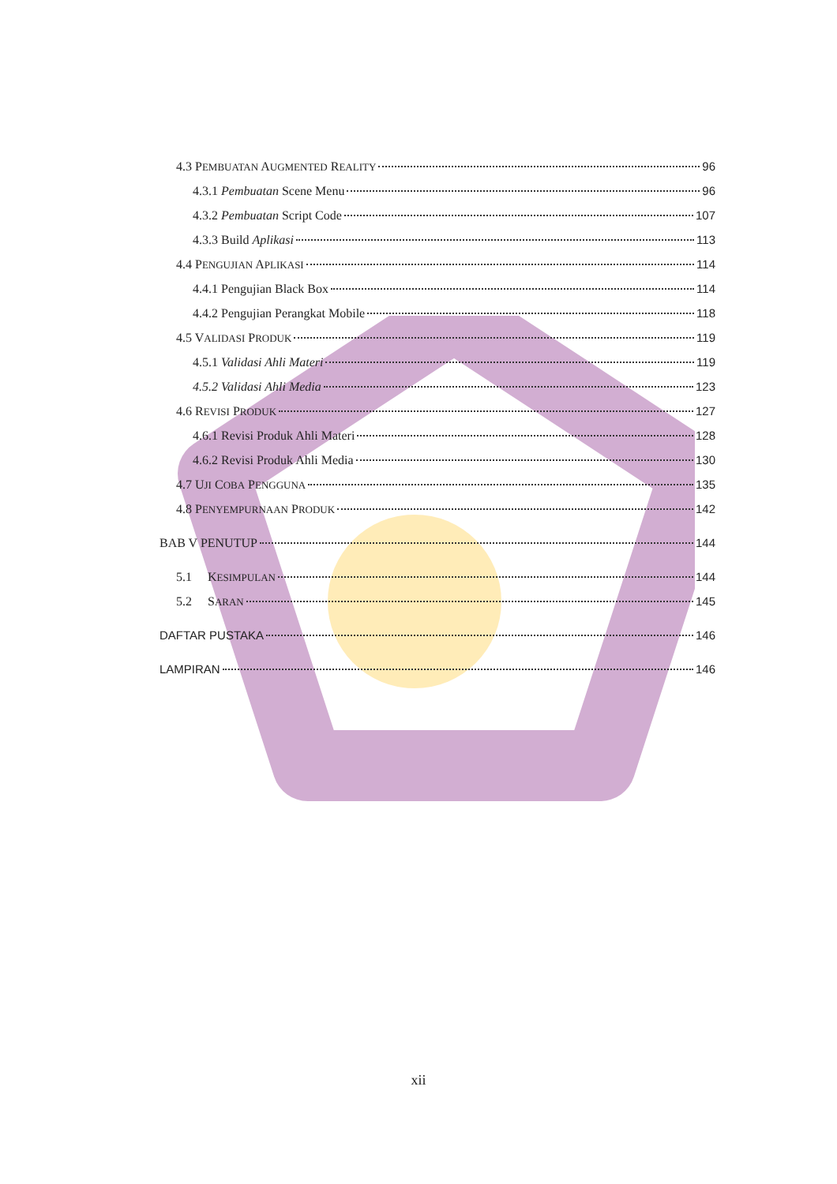4.3 PEMBUATAN AUGMENTED REALITY 96
4.3.1 Pembuatan Scene Menu 96
4.3.2 Pembuatan Script Code 107
4.3.3 Build Aplikasi 113
4.4 PENGUJIAN APLIKASI 114
4.4.1 Pengujian Black Box 114
4.4.2 Pengujian Perangkat Mobile 118
4.5 VALIDASI PRODUK 119
4.5.1 Validasi Ahli Materi 119
4.5.2 Validasi Ahli Media 123
4.6 REVISI PRODUK 127
4.6.1 Revisi Produk Ahli Materi 128
4.6.2 Revisi Produk Ahli Media 130
4.7 UJI COBA PENGGUNA 135
4.8 PENYEMPURNAAN PRODUK 142
BAB V PENUTUP 144
5.1 KESIMPULAN 144
5.2 SARAN 145
DAFTAR PUSTAKA 146
LAMPIRAN 146
xii